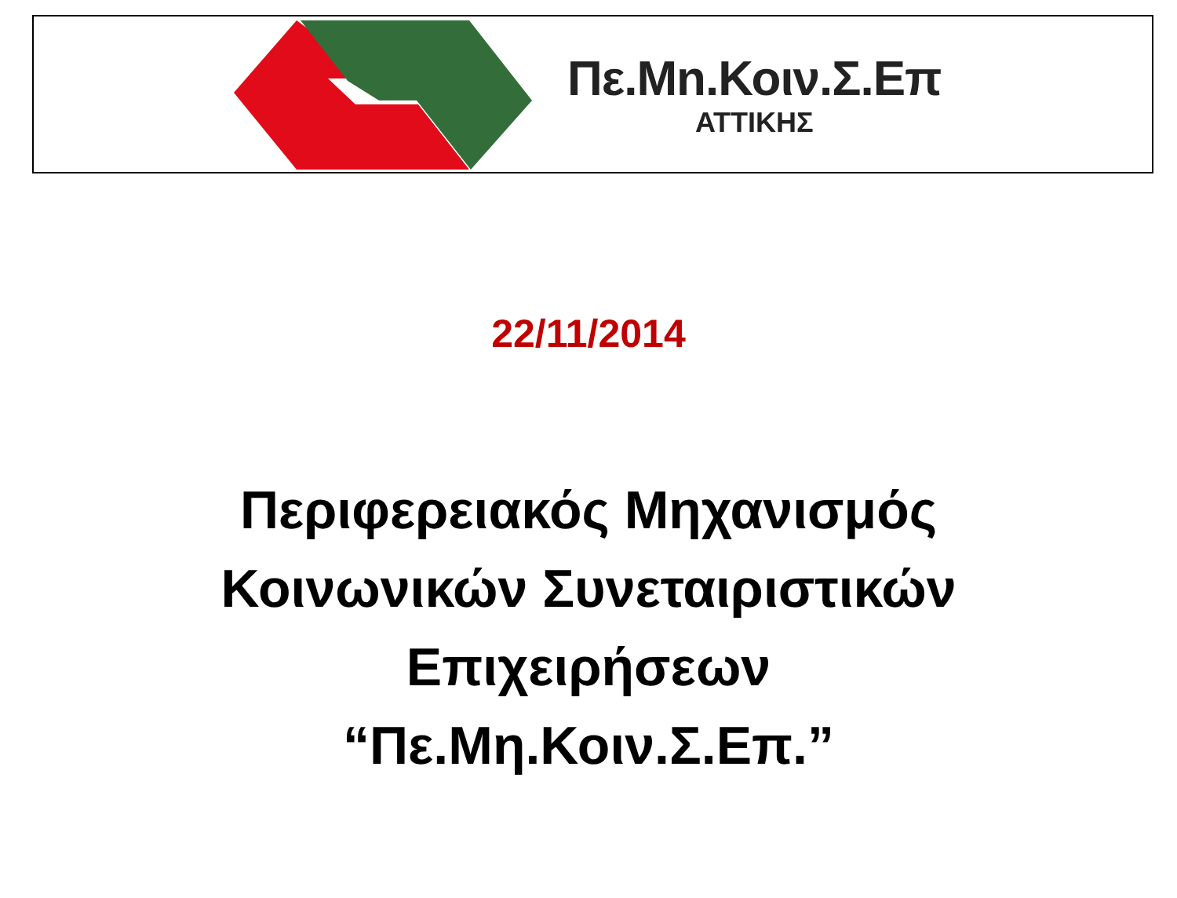Πε.Μn.Κοιν.Σ.Επ
ΑΤΤΙΚΗΣ
22/11/2014
Περιφερειακός Μηχανισμός
Κοινωνικών Συνεταιριστικών
Επιχειρήσεων
“Πε.Μη.Κοιν.Σ.Επ.”